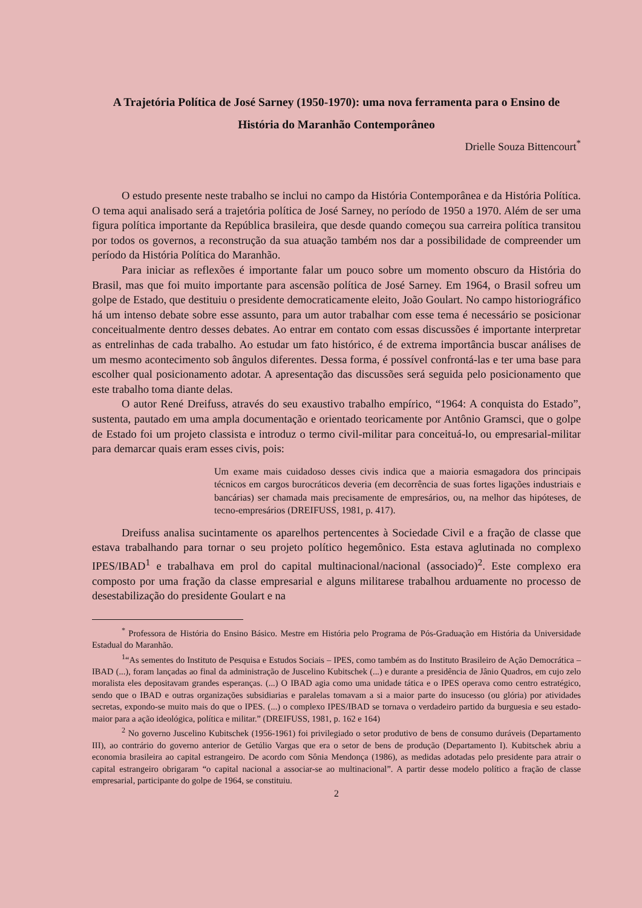A Trajetória Política de José Sarney (1950-1970): uma nova ferramenta para o Ensino de História do Maranhão Contemporâneo
Drielle Souza Bittencourt<sup>*</sup>
O estudo presente neste trabalho se inclui no campo da História Contemporânea e da História Política. O tema aqui analisado será a trajetória política de José Sarney, no período de 1950 a 1970. Além de ser uma figura política importante da República brasileira, que desde quando começou sua carreira política transitou por todos os governos, a reconstrução da sua atuação também nos dar a possibilidade de compreender um período da História Política do Maranhão.
Para iniciar as reflexões é importante falar um pouco sobre um momento obscuro da História do Brasil, mas que foi muito importante para ascensão política de José Sarney. Em 1964, o Brasil sofreu um golpe de Estado, que destituiu o presidente democraticamente eleito, João Goulart. No campo historiográfico há um intenso debate sobre esse assunto, para um autor trabalhar com esse tema é necessário se posicionar conceitualmente dentro desses debates. Ao entrar em contato com essas discussões é importante interpretar as entrelinhas de cada trabalho. Ao estudar um fato histórico, é de extrema importância buscar análises de um mesmo acontecimento sob ângulos diferentes. Dessa forma, é possível confrontá-las e ter uma base para escolher qual posicionamento adotar. A apresentação das discussões será seguida pelo posicionamento que este trabalho toma diante delas.
O autor René Dreifuss, através do seu exaustivo trabalho empírico, “1964: A conquista do Estado”, sustenta, pautado em uma ampla documentação e orientado teoricamente por Antônio Gramsci, que o golpe de Estado foi um projeto classista e introduz o termo civil-militar para conceituá-lo, ou empresarial-militar para demarcar quais eram esses civis, pois:
Um exame mais cuidadoso desses civis indica que a maioria esmagadora dos principais técnicos em cargos burocráticos deveria (em decorrência de suas fortes ligações industriais e bancárias) ser chamada mais precisamente de empresários, ou, na melhor das hipóteses, de tecno-empresários (DREIFUSS, 1981, p. 417).
Dreifuss analisa sucintamente os aparelhos pertencentes à Sociedade Civil e a fração de classe que estava trabalhando para tornar o seu projeto político hegemônico. Esta estava aglutinada no complexo IPES/IBAD<sup>1</sup> e trabalhava em prol do capital multinacional/nacional (associado)<sup>2</sup>. Este complexo era composto por uma fração da classe empresarial e alguns militarese trabalhou arduamente no processo de desestabilização do presidente Goulart e na
<sup>*</sup> Professora de História do Ensino Básico. Mestre em História pelo Programa de Pós-Graduação em História da Universidade Estadual do Maranhão.
<sup>1</sup> “As sementes do Instituto de Pesquisa e Estudos Sociais – IPES, como também as do Instituto Brasileiro de Ação Democrática – IBAD (...), foram lançadas ao final da administração de Juscelino Kubitschek (...) e durante a presidência de Jânio Quadros, em cujo zelo moralista eles depositavam grandes esperanças. (...) O IBAD agia como uma unidade tática e o IPES operava como centro estratégico, sendo que o IBAD e outras organizações subsidiarias e paralelas tomavam a si a maior parte do insucesso (ou glória) por atividades secretas, expondo-se muito mais do que o IPES. (...) o complexo IPES/IBAD se tornava o verdadeiro partido da burguesia e seu estado-maior para a ação ideológica, política e militar.” (DREIFUSS, 1981, p. 162 e 164)
<sup>2</sup> No governo Juscelino Kubitschek (1956-1961) foi privilegiado o setor produtivo de bens de consumo duráveis (Departamento III), ao contrário do governo anterior de Getúlio Vargas que era o setor de bens de produção (Departamento I). Kubitschek abriu a economia brasileira ao capital estrangeiro. De acordo com Sônia Mendonça (1986), as medidas adotadas pelo presidente para atrair o capital estrangeiro obrigaram “o capital nacional a associar-se ao multinacional”. A partir desse modelo político a fração de classe empresarial, participante do golpe de 1964, se constituiu.
2